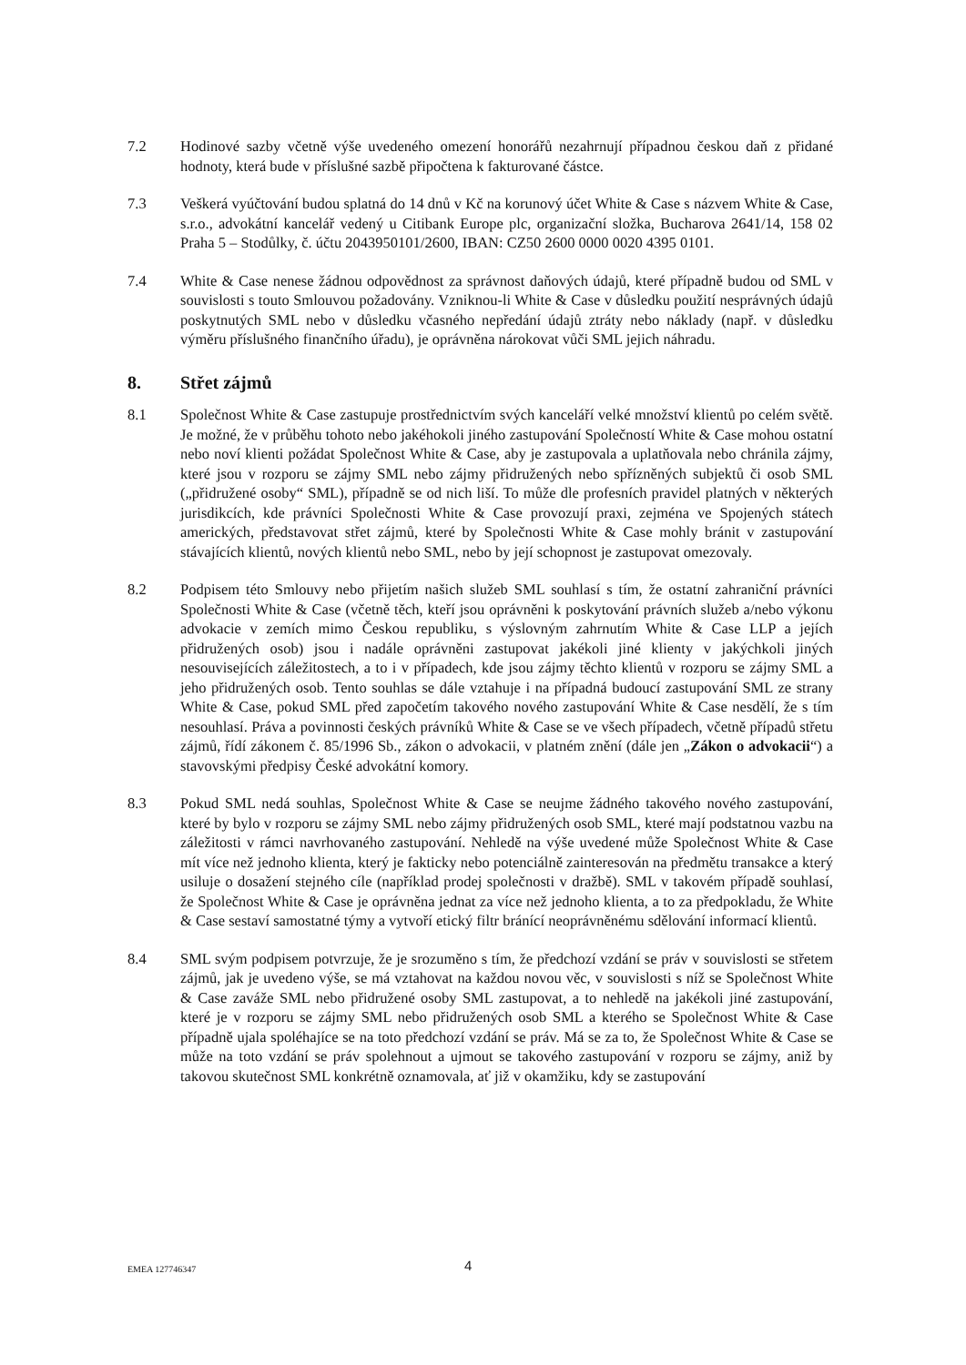7.2 Hodinové sazby včetně výše uvedeného omezení honorářů nezahrnují případnou českou daň z přidané hodnoty, která bude v příslušné sazbě připočtena k fakturované částce.
7.3 Veškerá vyúčtování budou splatná do 14 dnů v Kč na korunový účet White & Case s názvem White & Case, s.r.o., advokátní kancelář vedený u Citibank Europe plc, organizační složka, Bucharova 2641/14, 158 02 Praha 5 – Stodůlky, č. účtu 2043950101/2600, IBAN: CZ50 2600 0000 0020 4395 0101.
7.4 White & Case nenese žádnou odpovědnost za správnost daňových údajů, které případně budou od SML v souvislosti s touto Smlouvou požadovány. Vzniknou-li White & Case v důsledku použití nesprávných údajů poskytnutých SML nebo v důsledku včasného nepředání údajů ztráty nebo náklady (např. v důsledku výměru příslušného finančního úřadu), je oprávněna nárokovat vůči SML jejich náhradu.
8. Střet zájmů
8.1 Společnost White & Case zastupuje prostřednictvím svých kanceláří velké množství klientů po celém světě. Je možné, že v průběhu tohoto nebo jakéhokoli jiného zastupování Společností White & Case mohou ostatní nebo noví klienti požádat Společnost White & Case, aby je zastupovala a uplatňovala nebo chránila zájmy, které jsou v rozporu se zájmy SML nebo zájmy přidružených nebo spřízněných subjektů či osob SML („přidružené osoby“ SML), případně se od nich liší. To může dle profesních pravidel platných v některých jurisdikcích, kde právníci Společnosti White & Case provozují praxi, zejména ve Spojených státech amerických, představovat střet zájmů, které by Společnosti White & Case mohly bránit v zastupování stávajících klientů, nových klientů nebo SML, nebo by její schopnost je zastupovat omezovaly.
8.2 Podpisem této Smlouvy nebo přijetím našich služeb SML souhlasí s tím, že ostatní zahraniční právníci Společnosti White & Case (včetně těch, kteří jsou oprávněni k poskytování právních služeb a/nebo výkonu advokacie v zemích mimo Českou republiku, s výslovným zahrnutím White & Case LLP a jejích přidružených osob) jsou i nadále oprávněni zastupovat jakékoli jiné klienty v jakýchkoli jiných nesouvisejících záležitostech, a to i v případech, kde jsou zájmy těchto klientů v rozporu se zájmy SML a jeho přidružených osob. Tento souhlas se dále vztahuje i na případná budoucí zastupování SML ze strany White & Case, pokud SML před započetím takového nového zastupování White & Case nesdělí, že s tím nesouhlasí. Práva a povinnosti českých právníků White & Case se ve všech případech, včetně případů střetu zájmů, řídí zákonem č. 85/1996 Sb., zákon o advokacii, v platném znění (dále jen „Zákon o advokacii“) a stavovskými předpisy České advokátní komory.
8.3 Pokud SML nedá souhlas, Společnost White & Case se neujme žádného takového nového zastupování, které by bylo v rozporu se zájmy SML nebo zájmy přidružených osob SML, které mají podstatnou vazbu na záležitosti v rámci navrhovaného zastupování. Nehledě na výše uvedené může Společnost White & Case mít více než jednoho klienta, který je fakticky nebo potenciálně zainteresován na předmětu transakce a který usiluje o dosažení stejného cíle (například prodej společnosti v dražbě). SML v takovém případě souhlasí, že Společnost White & Case je oprávněna jednat za více než jednoho klienta, a to za předpokladu, že White & Case sestaví samostatné týmy a vytvoří etický filtr bránící neoprávněnému sdělování informací klientů.
8.4 SML svým podpisem potvrzuje, že je srozuměno s tím, že předchozí vzdání se práv v souvislosti se střetem zájmů, jak je uvedeno výše, se má vztahovat na každou novou věc, v souvislosti s níž se Společnost White & Case zaváže SML nebo přidružené osoby SML zastupovat, a to nehledě na jakékoli jiné zastupování, které je v rozporu se zájmy SML nebo přidružených osob SML a kterého se Společnost White & Case případně ujala spoléhajíce se na toto předchozí vzdání se práv. Má se za to, že Společnost White & Case se může na toto vzdání se práv spolehnout a ujmout se takového zastupování v rozporu se zájmy, aniž by takovou skutečnost SML konkrétně oznamovala, ať již v okamžiku, kdy se zastupování
EMEA 127746347 4